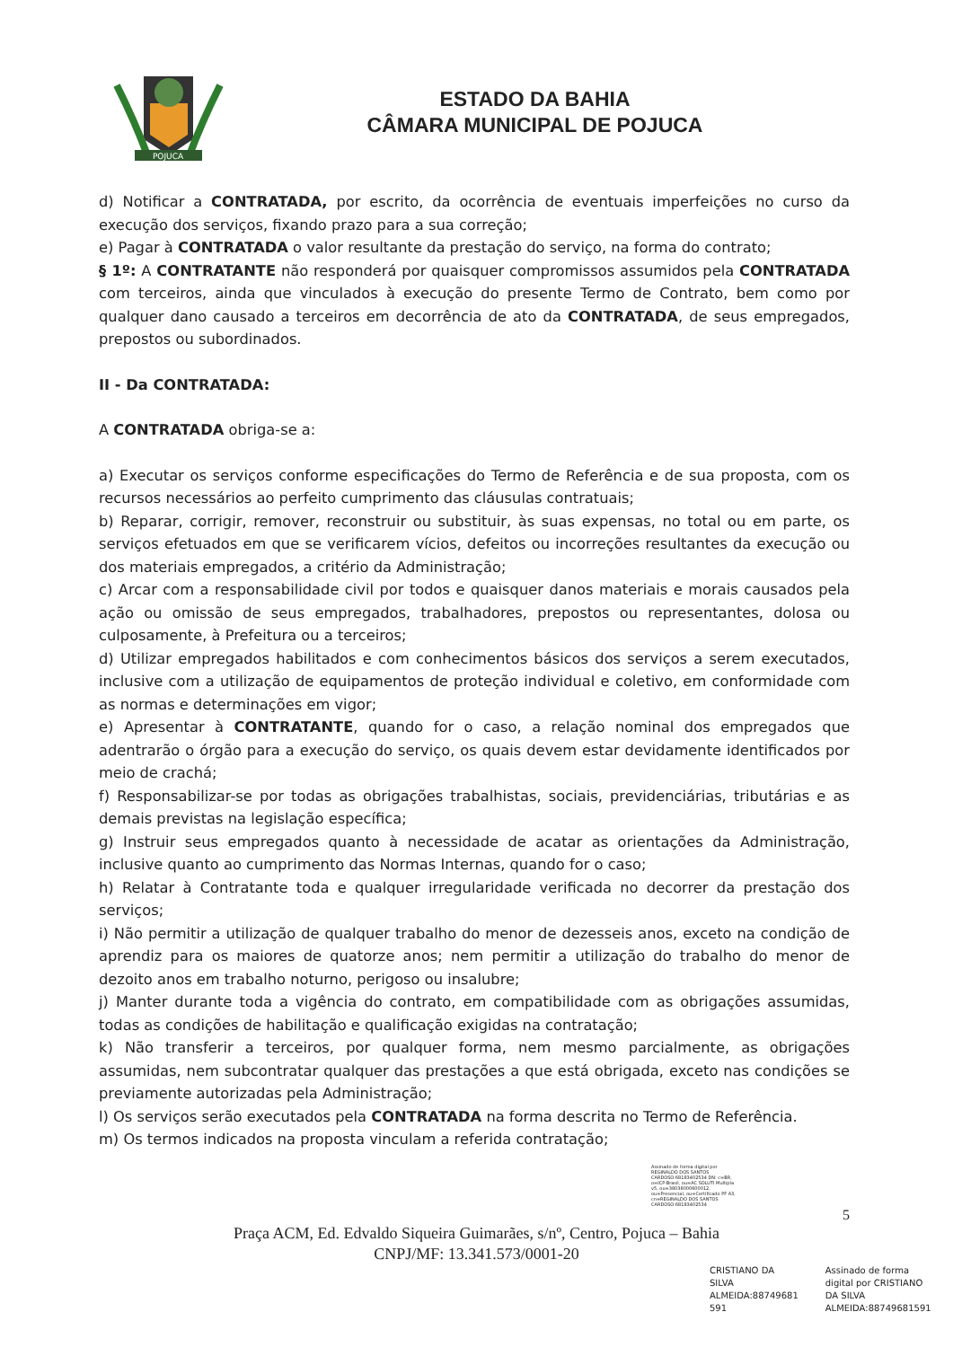POJUCA
ESTADO DA BAHIA
CÂMARA MUNICIPAL DE POJUCA
d) Notificar a CONTRATADA, por escrito, da ocorrência de eventuais imperfeições no curso da execução dos serviços, fixando prazo para a sua correção;
e) Pagar à CONTRATADA o valor resultante da prestação do serviço, na forma do contrato;
§ 1º: A CONTRATANTE não responderá por quaisquer compromissos assumidos pela CONTRATADA com terceiros, ainda que vinculados à execução do presente Termo de Contrato, bem como por qualquer dano causado a terceiros em decorrência de ato da CONTRATADA, de seus empregados, prepostos ou subordinados.
II - Da CONTRATADA:
A CONTRATADA obriga-se a:
a) Executar os serviços conforme especificações do Termo de Referência e de sua proposta, com os recursos necessários ao perfeito cumprimento das cláusulas contratuais;
b) Reparar, corrigir, remover, reconstruir ou substituir, às suas expensas, no total ou em parte, os serviços efetuados em que se verificarem vícios, defeitos ou incorreções resultantes da execução ou dos materiais empregados, a critério da Administração;
c) Arcar com a responsabilidade civil por todos e quaisquer danos materiais e morais causados pela ação ou omissão de seus empregados, trabalhadores, prepostos ou representantes, dolosa ou culposamente, à Prefeitura ou a terceiros;
d) Utilizar empregados habilitados e com conhecimentos básicos dos serviços a serem executados, inclusive com a utilização de equipamentos de proteção individual e coletivo, em conformidade com as normas e determinações em vigor;
e) Apresentar à CONTRATANTE, quando for o caso, a relação nominal dos empregados que adentrarão o órgão para a execução do serviço, os quais devem estar devidamente identificados por meio de crachá;
f) Responsabilizar-se por todas as obrigações trabalhistas, sociais, previdenciárias, tributárias e as demais previstas na legislação específica;
g) Instruir seus empregados quanto à necessidade de acatar as orientações da Administração, inclusive quanto ao cumprimento das Normas Internas, quando for o caso;
h) Relatar à Contratante toda e qualquer irregularidade verificada no decorrer da prestação dos serviços;
i) Não permitir a utilização de qualquer trabalho do menor de dezesseis anos, exceto na condição de aprendiz para os maiores de quatorze anos; nem permitir a utilização do trabalho do menor de dezoito anos em trabalho noturno, perigoso ou insalubre;
j) Manter durante toda a vigência do contrato, em compatibilidade com as obrigações assumidas, todas as condições de habilitação e qualificação exigidas na contratação;
k) Não transferir a terceiros, por qualquer forma, nem mesmo parcialmente, as obrigações assumidas, nem subcontratar qualquer das prestações a que está obrigada, exceto nas condições se previamente autorizadas pela Administração;
l) Os serviços serão executados pela CONTRATADA na forma descrita no Termo de Referência.
m) Os termos indicados na proposta vinculam a referida contratação;
Assinado de forma digital por REGINALDO DOS SANTOS CARDOSO:68183402534 DN: c=BR, o=ICP-Brasil, ou=AC SOLUTI Multipla v5, ou=38038000600012, ou=Presencial, ou=Certificado PF A3, cn=REGINALDO DOS SANTOS CARDOSO:68183402534
5
Praça ACM, Ed. Edvaldo Siqueira Guimarães, s/nº, Centro, Pojuca – Bahia
CNPJ/MF: 13.341.573/0001-20
CRISTIANO DA
SILVA
ALMEIDA:88749681
591
Assinado de forma
digital por CRISTIANO
DA SILVA
ALMEIDA:88749681591